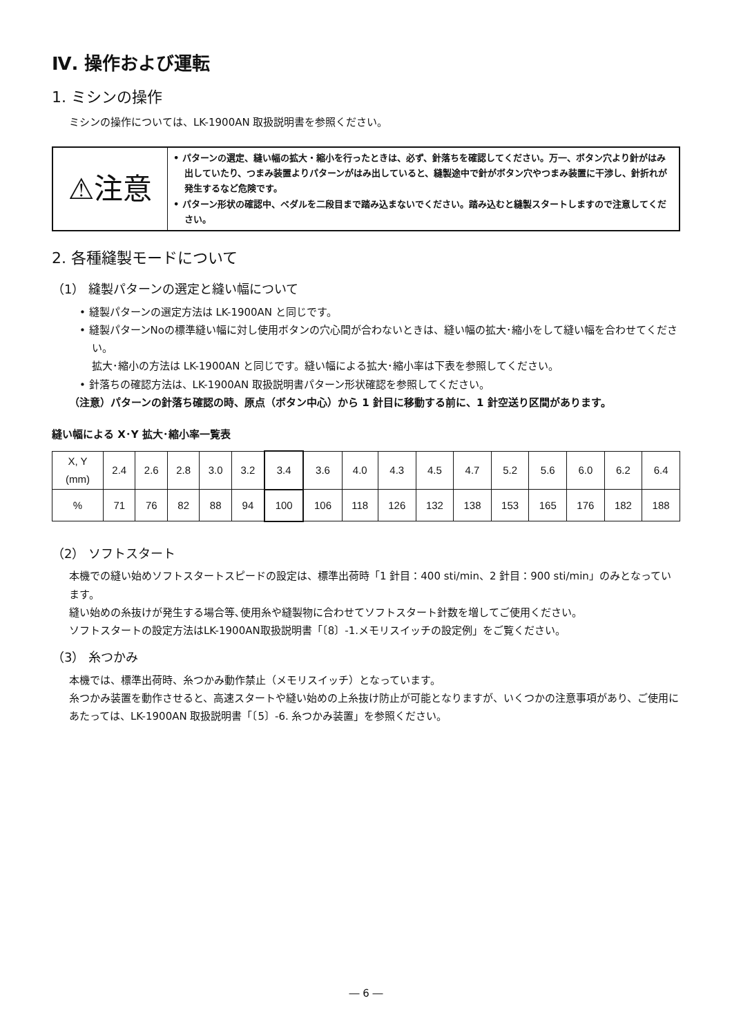Ⅳ. 操作および運転
1. ミシンの操作
ミシンの操作については、LK-1900AN 取扱説明書を参照ください。
⚠注意
• パターンの選定、縫い幅の拡大・縮小を行ったときは、必ず、針落ちを確認してください。万一、ボタン穴より針がはみ出していたり、つまみ装置よりパターンがはみ出していると、縫製途中で針がボタン穴やつまみ装置に干渉し、針折れが発生するなど危険です。
• パターン形状の確認中、ペダルを二段目まで踏み込まないでください。踏み込むと縫製スタートしますので注意してください。
2. 各種縫製モードについて
（1） 縫製パターンの選定と縫い幅について
• 縫製パターンの選定方法は LK-1900AN と同じです。
• 縫製パターンNoの標準縫い幅に対し使用ボタンの穴心間が合わないときは、縫い幅の拡大･縮小をして縫い幅を合わせてください。
拡大･縮小の方法は LK-1900AN と同じです。縫い幅による拡大･縮小率は下表を参照してください。
• 針落ちの確認方法は、LK-1900AN 取扱説明書パターン形状確認を参照してください。
（注意）パターンの針落ち確認の時、原点（ボタン中心）から 1 針目に移動する前に、1 針空送り区間があります。
縫い幅による X･Y 拡大･縮小率一覧表
| X, Y (mm) | 2.4 | 2.6 | 2.8 | 3.0 | 3.2 | 3.4 | 3.6 | 4.0 | 4.3 | 4.5 | 4.7 | 5.2 | 5.6 | 6.0 | 6.2 | 6.4 |
| % | 71 | 76 | 82 | 88 | 94 | 100 | 106 | 118 | 126 | 132 | 138 | 153 | 165 | 176 | 182 | 188 |
（2） ソフトスタート
本機での縫い始めソフトスタートスピードの設定は、標準出荷時「1 針目：400 sti/min、2 針目：900 sti/min」のみとなっています。
縫い始めの糸抜けが発生する場合等､使用糸や縫製物に合わせてソフトスタート針数を増してご使用ください。
ソフトスタートの設定方法はLK-1900AN取扱説明書「〔8〕-1.メモリスイッチの設定例」をご覧ください。
（3） 糸つかみ
本機では、標準出荷時、糸つかみ動作禁止（メモリスイッチ）となっています。
糸つかみ装置を動作させると、高速スタートや縫い始めの上糸抜け防止が可能となりますが、いくつかの注意事項があり、ご使用にあたっては、LK-1900AN 取扱説明書「〔5〕-6. 糸つかみ装置」を参照ください。
― 6 ―